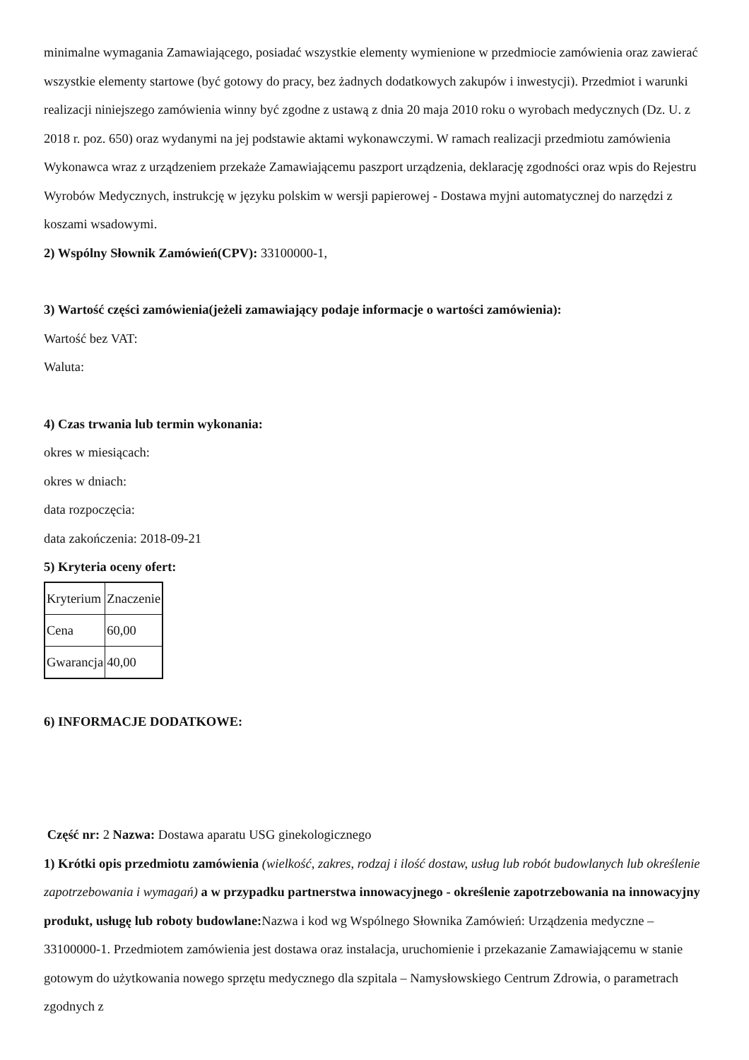minimalne wymagania Zamawiającego, posiadać wszystkie elementy wymienione w przedmiocie zamówienia oraz zawierać wszystkie elementy startowe (być gotowy do pracy, bez żadnych dodatkowych zakupów i inwestycji). Przedmiot i warunki realizacji niniejszego zamówienia winny być zgodne z ustawą z dnia 20 maja 2010 roku o wyrobach medycznych (Dz. U. z 2018 r. poz. 650) oraz wydanymi na jej podstawie aktami wykonawczymi. W ramach realizacji przedmiotu zamówienia Wykonawca wraz z urządzeniem przekaże Zamawiającemu paszport urządzenia, deklarację zgodności oraz wpis do Rejestru Wyrobów Medycznych, instrukcję w języku polskim w wersji papierowej - Dostawa myjni automatycznej do narzędzi z koszami wsadowymi.
2) Wspólny Słownik Zamówień(CPV): 33100000-1,
3) Wartość części zamówienia(jeżeli zamawiający podaje informacje o wartości zamówienia):
Wartość bez VAT:
Waluta:
4) Czas trwania lub termin wykonania:
okres w miesiącach:
okres w dniach:
data rozpoczęcia:
data zakończenia: 2018-09-21
5) Kryteria oceny ofert:
| Kryterium | Znaczenie |
| Cena | 60,00 |
| Gwarancja | 40,00 |
6) INFORMACJE DODATKOWE:
Część nr: 2 Nazwa: Dostawa aparatu USG ginekologicznego
1) Krótki opis przedmiotu zamówienia (wielkość, zakres, rodzaj i ilość dostaw, usług lub robót budowlanych lub określenie zapotrzebowania i wymagań) a w przypadku partnerstwa innowacyjnego - określenie zapotrzebowania na innowacyjny produkt, usługę lub roboty budowlane: Nazwa i kod wg Wspólnego Słownika Zamówień: Urządzenia medyczne – 33100000-1. Przedmiotem zamówienia jest dostawa oraz instalacja, uruchomienie i przekazanie Zamawiającemu w stanie gotowym do użytkowania nowego sprzętu medycznego dla szpitala – Namysłowskiego Centrum Zdrowia, o parametrach zgodnych z